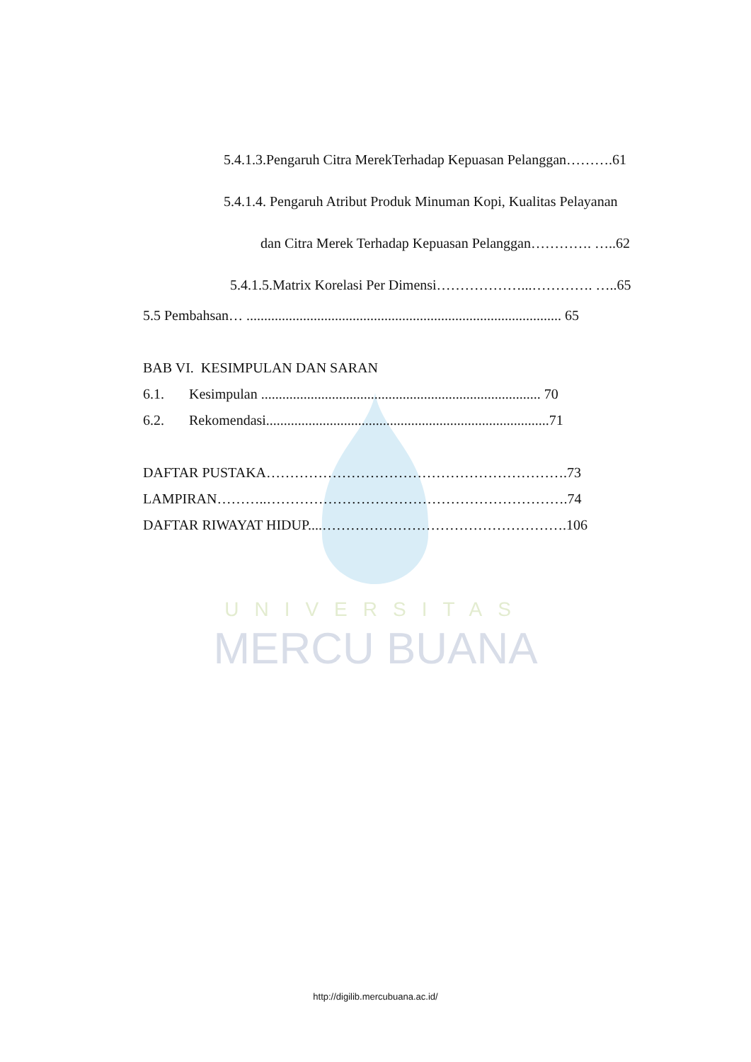UNIVERSITAS
MERCU BUANA
5.4.1.3.Pengaruh Citra MerekTerhadap Kepuasan Pelanggan……….61
5.4.1.4. Pengaruh Atribut Produk Minuman Kopi, Kualitas Pelayanan
dan Citra Merek Terhadap Kepuasan Pelanggan…………. …..62
5.4.1.5.Matrix Korelasi Per Dimensi………………...…………. …..65
5.5 Pembahsan… ......................................................................................... 65
BAB VI. KESIMPULAN DAN SARAN
6.1. Kesimpulan ............................................................................... 70
6.2. Rekomendasi................................................................................71
DAFTAR PUSTAKA……………………………………………………….73
LAMPIRAN………..……………………………………………………….74
DAFTAR RIWAYAT HIDUP....…………………………………………….106
http://digilib.mercubuana.ac.id/